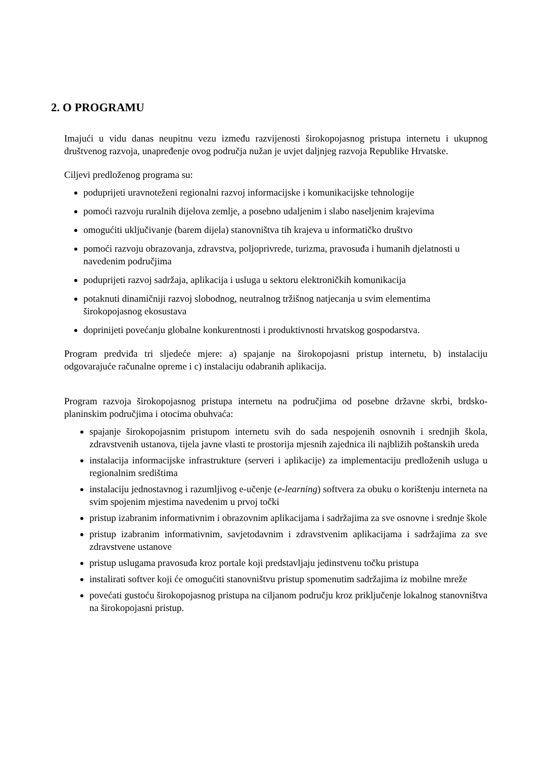2. O PROGRAMU
Imajući u vidu danas neupitnu vezu između razvijenosti širokopojasnog pristupa internetu i ukupnog društvenog razvoja, unapređenje ovog područja nužan je uvjet daljnjeg razvoja Republike Hrvatske.
Ciljevi predloženog programa su:
poduprijeti uravnoteženi regionalni razvoj informacijske i komunikacijske tehnologije
pomoći razvoju ruralnih dijelova zemlje, a posebno udaljenim i slabo naseljenim krajevima
omogućiti uključivanje (barem dijela) stanovništva tih krajeva u informatičko društvo
pomoći razvoju obrazovanja, zdravstva, poljoprivrede, turizma, pravosuđa i humanih djelatnosti u navedenim područjima
poduprijeti razvoj sadržaja, aplikacija i usluga u sektoru elektroničkih komunikacija
potaknuti dinamičniji razvoj slobodnog, neutralnog tržišnog natjecanja u svim elementima širokopojasnog ekosustava
doprinijeti povećanju globalne konkurentnosti i produktivnosti hrvatskog gospodarstva.
Program predviđa tri sljedeće mjere: a) spajanje na širokopojasni pristup internetu, b) instalaciju odgovarajuće računalne opreme i c) instalaciju odabranih aplikacija.
Program razvoja širokopojasnog pristupa internetu na područjima od posebne državne skrbi, brdsko-planinskim područjima i otocima obuhvaća:
spajanje širokopojasnim pristupom internetu svih do sada nespojenih osnovnih i srednjih škola, zdravstvenih ustanova, tijela javne vlasti te prostorija mjesnih zajednica ili najbližih poštanskih ureda
instalacija informacijske infrastrukture (serveri i aplikacije) za implementaciju predloženih usluga u regionalnim središtima
instalaciju jednostavnog i razumljivog e-učenje (e-learning) softvera za obuku o korištenju interneta na svim spojenim mjestima navedenim u prvoj točki
pristup izabranim informativnim i obrazovnim aplikacijama i sadržajima za sve osnovne i srednje škole
pristup izabranim informativnim, savjetodavnim i zdravstvenim aplikacijama i sadržajima za sve zdravstvene ustanove
pristup uslugama pravosuđa kroz portale koji predstavljaju jedinstvenu točku pristupa
instalirati softver koji će omogućiti stanovništvu pristup spomenutim sadržajima iz mobilne mreže
povećati gustoću širokopojasnog pristupa na ciljanom području kroz priključenje lokalnog stanovništva na širokopojasni pristup.